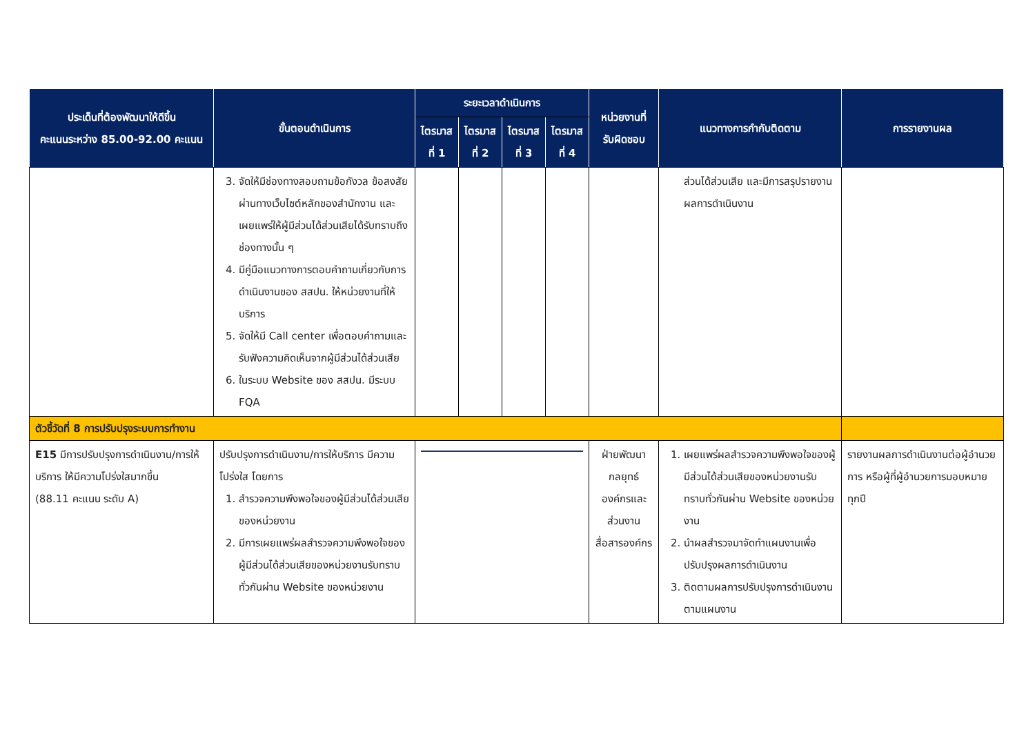| ประเด็นที่ต้องพัฒนาให้ดีขึ้น คะแนนระหว่าง 85.00-92.00 คะแนน | ขั้นตอนดำเนินการ | ระยะเวลาดำเนินการ | | | | หน่วยงานที่ รับผิดชอบ | แนวทางการกำกับติดตาม | การรายงานผล |
| --- | --- | --- | --- | --- | --- | --- | --- | --- |
| | | ไตรมาส ที่ 1 | ไตรมาส ที่ 2 | ไตรมาส ที่ 3 | ไตรมาส ที่ 4 | | | |
| | 3. จัดให้มีช่องทางสอบถามข้อกังวล ข้อสงสัยผ่านทางเว็บไซต์หลักของสำนักงาน และเผยแพร่ให้ผู้มีส่วนได้ส่วนเสียได้รับทราบถึงช่องทางนั้น ๆ 4. มีคู่มือแนวทางการตอบคำถามเกี่ยวกับการดำเนินงานของ สสปน. ให้หน่วยงานที่ให้บริการ 5. จัดให้มี Call center เพื่อตอบคำถามและรับฟังความคิดเห็นจากผู้มีส่วนได้ส่วนเสีย 6. ในระบบ Website ของ สสปน. มีระบบ FQA | | | | | | ส่วนได้ส่วนเสีย และมีการสรุปรายงานผลการดำเนินงาน | |
| ตัวชี้วัดที่ 8 การปรับปรุงระบบการทำงาน | | | | | | | | |
| E15 มีการปรับปรุงการดำเนินงาน/การให้บริการ ให้มีความโปร่งใสมากขึ้น (88.11 คะแนน ระดับ A) | ปรับปรุงการดำเนินงาน/การให้บริการ มีความโปร่งใส โดยการ 1. สำรวจความพึงพอใจของผู้มีส่วนได้ส่วนเสียของหน่วยงาน 2. มีการเผยแพร่ผลสำรวจความพึงพอใจของผู้มีส่วนได้ส่วนเสียของหน่วยงานรับทราบทั่วกันผ่าน Website ของหน่วยงาน | | | | | ฝ่ายพัฒนากลยุทธ์องค์กรและส่วนงานสื่อสารองค์กร | 1. เผยแพร่ผลสำรวจความพึงพอใจของผู้มีส่วนได้ส่วนเสียของหน่วยงานรับทราบทั่วกันผ่าน Website ของหน่วยงาน 2. นำผลสำรวจมาจัดทำแผนงานเพื่อปรับปรุงผลการดำเนินงาน 3. ติดตามผลการปรับปรุงการดำเนินงานตามแผนงาน | รายงานผลการดำเนินงานต่อผู้อำนวยการ หรือผู้ที่ผู้อำนวยการมอบหมายทุกปี |